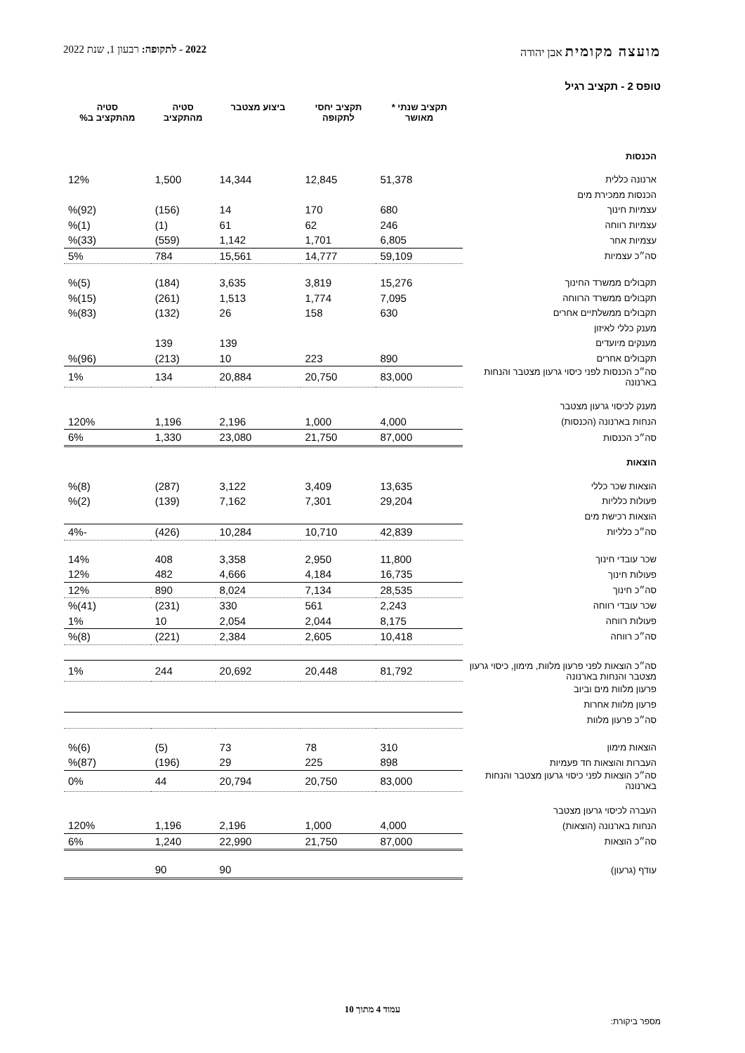מועצה מקומית אבן יהודה 2022 - לתקופה: רבעון 1, שנת 2022
טופס 2 - תקציב רגיל
| | תקציב שנתי * מאושר | תקציב יחסי לתקופה | ביצוע מצטבר | סטיה מהתקציב | סטיה מהתקציב ב% |
| --- | --- | --- | --- | --- | --- |
| הכנסות | | | | | |
| ארנונה כללית | 51,378 | 12,845 | 14,344 | 1,500 | 12% |
| הכנסות ממכירת מים | | | | | |
| עצמיות חינוך | 680 | 170 | 14 | (156) | (92)% |
| עצמיות רווחה | 246 | 62 | 61 | (1) | (1)% |
| עצמיות אחר | 6,805 | 1,701 | 1,142 | (559) | (33)% |
| סה״כ עצמיות | 59,109 | 14,777 | 15,561 | 784 | 5% |
| תקבולים ממשרד החינוך | 15,276 | 3,819 | 3,635 | (184) | (5)% |
| תקבולים ממשרד הרווחה | 7,095 | 1,774 | 1,513 | (261) | (15)% |
| תקבולים ממשלתיים אחרים | 630 | 158 | 26 | (132) | (83)% |
| מענק כללי לאיזון | | | | | |
| מענקים מיועדים | | | 139 | 139 | |
| תקבולים אחרים | 890 | 223 | 10 | (213) | (96)% |
| סה״כ הכנסות לפני כיסוי גרעון מצטבר והנחות בארנונה | 83,000 | 20,750 | 20,884 | 134 | 1% |
| מענק לכיסוי גרעון מצטבר | | | | | |
| הנחות בארנונה (הכנסות) | 4,000 | 1,000 | 2,196 | 1,196 | 120% |
| סה״כ הכנסות | 87,000 | 21,750 | 23,080 | 1,330 | 6% |
| הוצאות | | | | | |
| הוצאות שכר כללי | 13,635 | 3,409 | 3,122 | (287) | (8)% |
| פעולות כלליות | 29,204 | 7,301 | 7,162 | (139) | (2)% |
| הוצאות רכישת מים | | | | | |
| סה״כ כלליות | 42,839 | 10,710 | 10,284 | (426) | -4% |
| שכר עובדי חינוך | 11,800 | 2,950 | 3,358 | 408 | 14% |
| פעולות חינוך | 16,735 | 4,184 | 4,666 | 482 | 12% |
| סה״כ חינוך | 28,535 | 7,134 | 8,024 | 890 | 12% |
| שכר עובדי רווחה | 2,243 | 561 | 330 | (231) | (41)% |
| פעולות רווחה | 8,175 | 2,044 | 2,054 | 10 | 1% |
| סה״כ רווחה | 10,418 | 2,605 | 2,384 | (221) | (8)% |
| סה״כ הוצאות לפני פרעון מלוות, מימון, כיסוי גרעון מצטבר והנחות בארנונה | 81,792 | 20,448 | 20,692 | 244 | 1% |
| פרעון מלוות מים וביוב | | | | | |
| פרעון מלוות אחרות | | | | | |
| סה״כ פרעון מלוות | | | | | |
| הוצאות מימון | 310 | 78 | 73 | (5) | (6)% |
| העברות והוצאות חד פעמיות | 898 | 225 | 29 | (196) | (87)% |
| סה״כ הוצאות לפני כיסוי גרעון מצטבר והנחות בארנונה | 83,000 | 20,750 | 20,794 | 44 | 0% |
| העברה לכיסוי גרעון מצטבר | | | | | |
| הנחות בארנונה (הוצאות) | 4,000 | 1,000 | 2,196 | 1,196 | 120% |
| סה״כ הוצאות | 87,000 | 21,750 | 22,990 | 1,240 | 6% |
| עודף (גרעון) | | | 90 | 90 | |
עמוד 4 מתוך 10
מספר ביקורת: